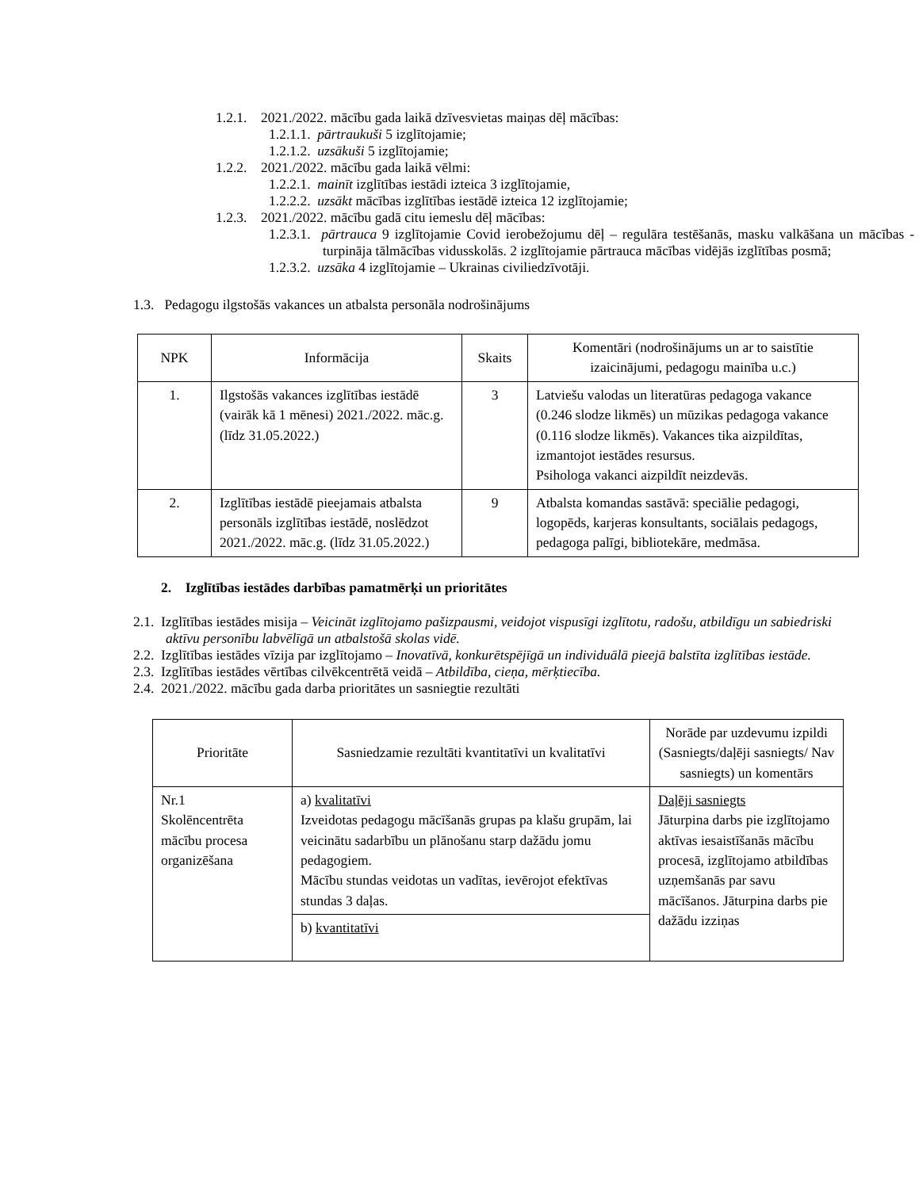1.2.1. 2021./2022. mācību gada laikā dzīvesvietas maiņas dēļ mācības:
1.2.1.1. pārtraukuši 5 izglītojamie;
1.2.1.2. uzsākuši 5 izglītojamie;
1.2.2. 2021./2022. mācību gada laikā vēlmi:
1.2.2.1. mainīt izglītības iestādi izteica 3 izglītojamie,
1.2.2.2. uzsākt mācības izglītības iestādē izteica 12 izglītojamie;
1.2.3. 2021./2022. mācību gadā citu iemeslu dēļ mācības:
1.2.3.1. pārtrauca 9 izglītojamie Covid ierobežojumu dēļ – regulāra testēšanās, masku valkāšana un mācības - turpināja tālmācības vidusskolās. 2 izglītojamie pārtrauca mācības vidējās izglītības posmā;
1.2.3.2. uzsāka 4 izglītojamie – Ukrainas civiliedzīvotāji.
1.3. Pedagogu ilgstošās vakances un atbalsta personāla nodrošinājums
| NPK | Informācija | Skaits | Komentāri (nodrošinājums un ar to saistītie izaicinājumi, pedagogu mainība u.c.) |
| --- | --- | --- | --- |
| 1. | Ilgstošās vakances izglītības iestādē (vairāk kā 1 mēnesi) 2021./2022. māc.g. (līdz 31.05.2022.) | 3 | Latviešu valodas un literatūras pedagoga vakance (0.246 slodze likmēs) un mūzikas pedagoga vakance (0.116 slodze likmēs). Vakances tika aizpildītas, izmantojot iestādes resursus. Psihologa vakanci aizpildīt neizdevās. |
| 2. | Izglītības iestādē pieejamais atbalsta personāls izglītības iestādē, noslēdzot 2021./2022. māc.g. (līdz 31.05.2022.) | 9 | Atbalsta komandas sastāvā: speciālie pedagogi, logopēds, karjeras konsultants, sociālais pedagogs, pedagoga palīgi, bibliotekāre, medmāsa. |
2. Izglītības iestādes darbības pamatmērķi un prioritātes
2.1. Izglītības iestādes misija – Veicināt izglītojamo pašizpausmi, veidojot vispusīgi izglītotu, radošu, atbildīgu un sabiedriski aktīvu personību labvēlīgā un atbalstošā skolas vidē.
2.2. Izglītības iestādes vīzija par izglītojamo – Inovatīvā, konkurētspējīgā un individuālā pieejā balstīta izglītības iestāde.
2.3. Izglītības iestādes vērtības cilvēkcentrētā veidā – Atbildība, cieņa, mērķtiecība.
2.4. 2021./2022. mācību gada darba prioritātes un sasniegtie rezultāti
| Prioritāte | Sasniedzamie rezultāti kvantitatīvi un kvalitatīvi | Norāde par uzdevumu izpildi (Sasniegts/daļēji sasniegts/ Nav sasniegts) un komentārs |
| --- | --- | --- |
| Nr.1 Skolēncentrēta mācību procesa organizēšana | a) kvalitatīvi Izveidotas pedagogu mācīšanās grupas pa klašu grupām, lai veicinātu sadarbību un plānošanu starp dažādu jomu pedagogiem. Mācību stundas veidotas un vadītas, ievērojot efektīvas stundas 3 daļas. | Daļēji sasniegts Jāturpina darbs pie izglītojamo aktīvas iesaistīšanās mācību procesā, izglītojamo atbildības uzņemšanās par savu mācīšanos. Jāturpina darbs pie dažādu izziņas |
| | b) kvantitatīvi | |